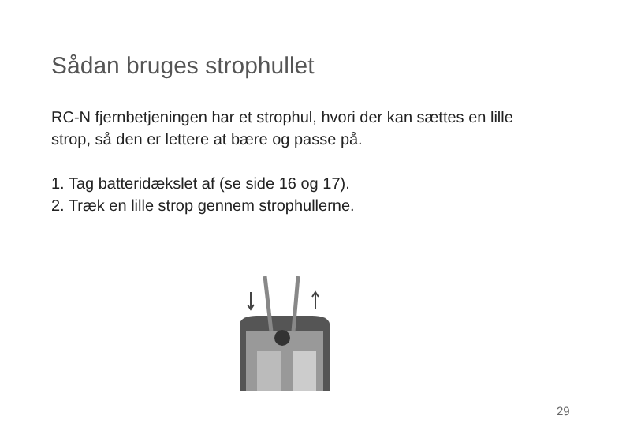Sådan bruges strophullet
RC-N fjernbetjeningen har et strophul, hvori der kan sættes en lille strop, så den er lettere at bære og passe på.
1. Tag batteridækslet af (se side 16 og 17).
2. Træk en lille strop gennem strophullerne.
29